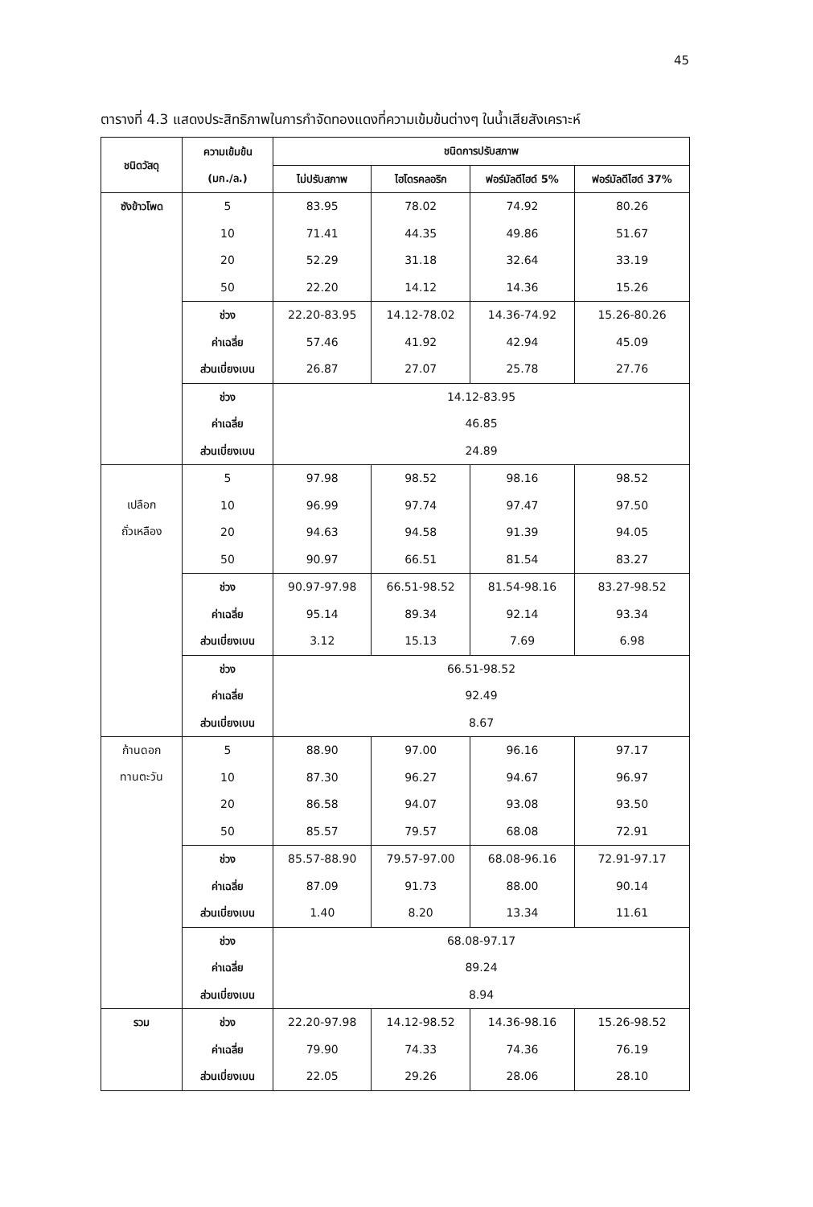45
ตารางที่ 4.3 แสดงประสิทธิภาพในการกำจัดทองแดงที่ความเข้มข้นต่างๆ ในน้ำเสียสังเคราะห์
| ชนิดวัสดุ | ความเข้มข้น (มก./ล.) | ชนิดการปรับสภาพ | | | |
| --- | --- | --- | --- | --- | --- |
| | | ไม่ปรับสภาพ | ไฮโดรคลอริก | ฟอร์มัลดีไฮด์ 5% | ฟอร์มัลดีไฮด์ 37% |
| ซังข้าวโพด | 5 | 83.95 | 78.02 | 74.92 | 80.26 |
| | 10 | 71.41 | 44.35 | 49.86 | 51.67 |
| | 20 | 52.29 | 31.18 | 32.64 | 33.19 |
| | 50 | 22.20 | 14.12 | 14.36 | 15.26 |
| | ช่วง | 22.20-83.95 | 14.12-78.02 | 14.36-74.92 | 15.26-80.26 |
| | ค่าเฉลี่ย | 57.46 | 41.92 | 42.94 | 45.09 |
| | ส่วนเบี่ยงเบน | 26.87 | 27.07 | 25.78 | 27.76 |
| | ช่วง | 14.12-83.95 | | | |
| | ค่าเฉลี่ย | 46.85 | | | |
| | ส่วนเบี่ยงเบน | 24.89 | | | |
| เปลือก ถั่วเหลือง | 5 | 97.98 | 98.52 | 98.16 | 98.52 |
| | 10 | 96.99 | 97.74 | 97.47 | 97.50 |
| | 20 | 94.63 | 94.58 | 91.39 | 94.05 |
| | 50 | 90.97 | 66.51 | 81.54 | 83.27 |
| | ช่วง | 90.97-97.98 | 66.51-98.52 | 81.54-98.16 | 83.27-98.52 |
| | ค่าเฉลี่ย | 95.14 | 89.34 | 92.14 | 93.34 |
| | ส่วนเบี่ยงเบน | 3.12 | 15.13 | 7.69 | 6.98 |
| | ช่วง | 66.51-98.52 | | | |
| | ค่าเฉลี่ย | 92.49 | | | |
| | ส่วนเบี่ยงเบน | 8.67 | | | |
| ก้านดอก ทานตะวัน | 5 | 88.90 | 97.00 | 96.16 | 97.17 |
| | 10 | 87.30 | 96.27 | 94.67 | 96.97 |
| | 20 | 86.58 | 94.07 | 93.08 | 93.50 |
| | 50 | 85.57 | 79.57 | 68.08 | 72.91 |
| | ช่วง | 85.57-88.90 | 79.57-97.00 | 68.08-96.16 | 72.91-97.17 |
| | ค่าเฉลี่ย | 87.09 | 91.73 | 88.00 | 90.14 |
| | ส่วนเบี่ยงเบน | 1.40 | 8.20 | 13.34 | 11.61 |
| | ช่วง | 68.08-97.17 | | | |
| | ค่าเฉลี่ย | 89.24 | | | |
| | ส่วนเบี่ยงเบน | 8.94 | | | |
| รวม | ช่วง | 22.20-97.98 | 14.12-98.52 | 14.36-98.16 | 15.26-98.52 |
| | ค่าเฉลี่ย | 79.90 | 74.33 | 74.36 | 76.19 |
| | ส่วนเบี่ยงเบน | 22.05 | 29.26 | 28.06 | 28.10 |